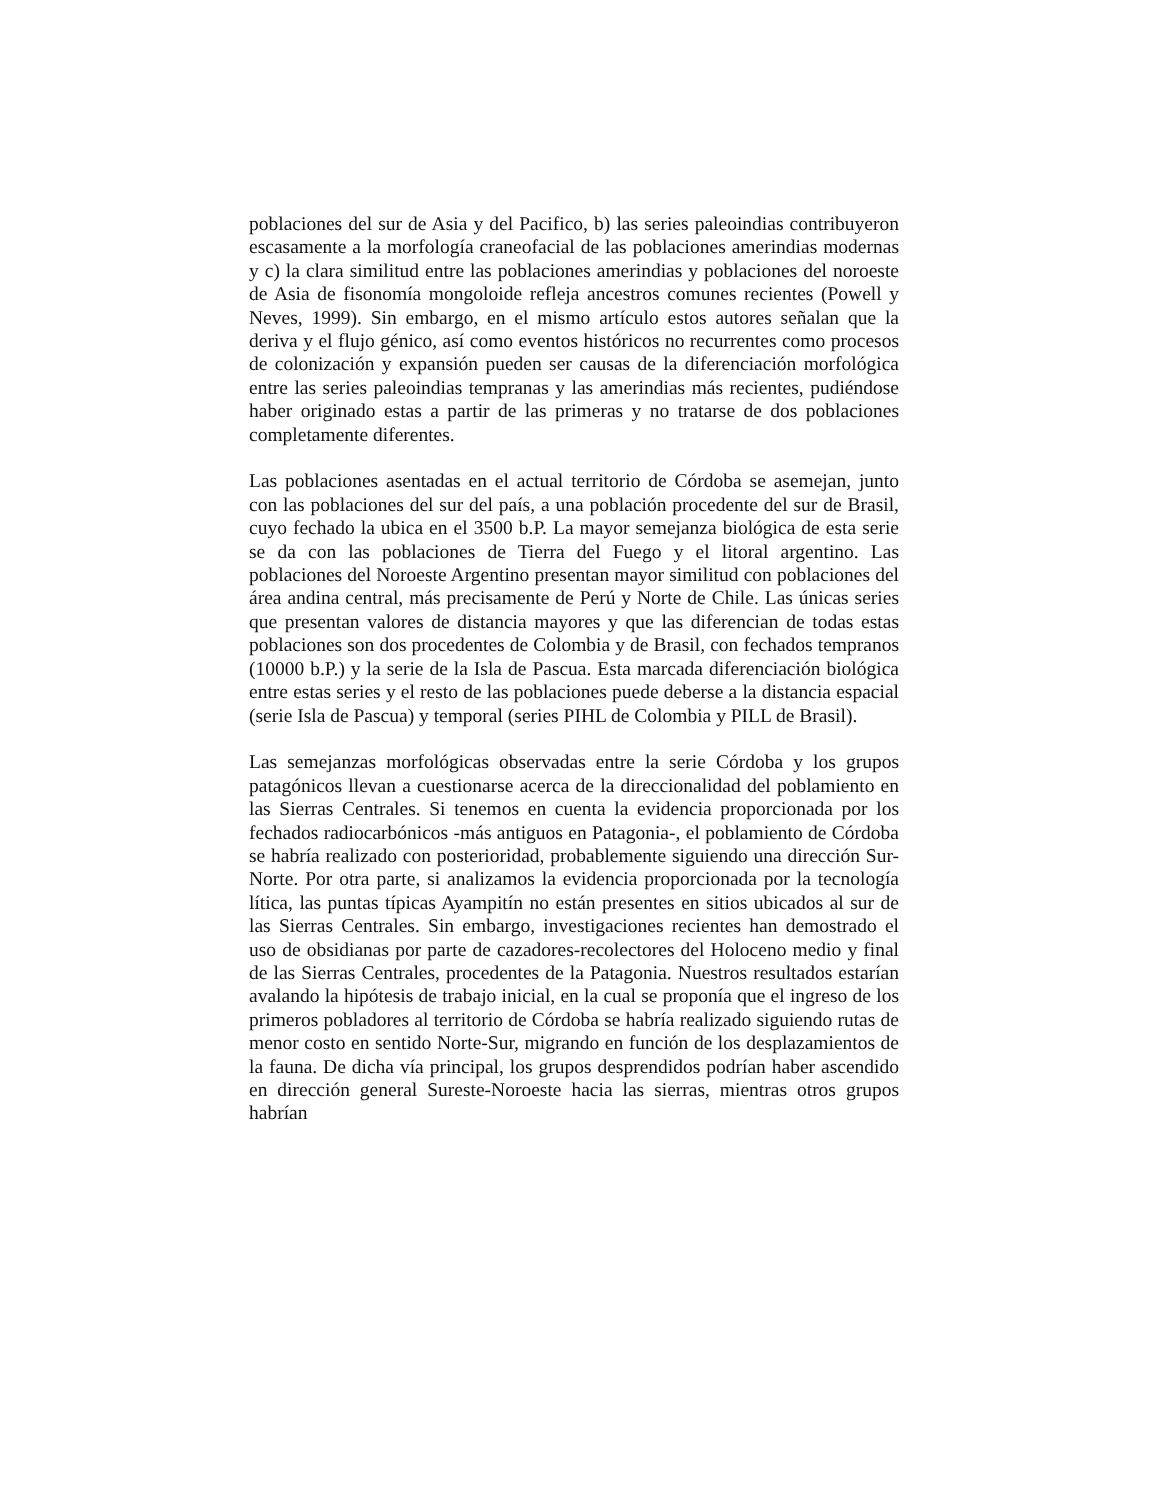poblaciones del sur de Asia y del Pacifico, b) las series paleoindias contribuyeron escasamente a la morfología craneofacial de las poblaciones amerindias modernas y c) la clara similitud entre las poblaciones amerindias y poblaciones del noroeste de Asia de fisonomía mongoloide refleja ancestros comunes recientes (Powell y Neves, 1999). Sin embargo, en el mismo artículo estos autores señalan que la deriva y el flujo génico, así como eventos históricos no recurrentes como procesos de colonización y expansión pueden ser causas de la diferenciación morfológica entre las series paleoindias tempranas y las amerindias más recientes, pudiéndose haber originado estas a partir de las primeras y no tratarse de dos poblaciones completamente diferentes.
Las poblaciones asentadas en el actual territorio de Córdoba se asemejan, junto con las poblaciones del sur del país, a una población procedente del sur de Brasil, cuyo fechado la ubica en el 3500 b.P. La mayor semejanza biológica de esta serie se da con las poblaciones de Tierra del Fuego y el litoral argentino. Las poblaciones del Noroeste Argentino presentan mayor similitud con poblaciones del área andina central, más precisamente de Perú y Norte de Chile. Las únicas series que presentan valores de distancia mayores y que las diferencian de todas estas poblaciones son dos procedentes de Colombia y de Brasil, con fechados tempranos (10000 b.P.) y la serie de la Isla de Pascua. Esta marcada diferenciación biológica entre estas series y el resto de las poblaciones puede deberse a la distancia espacial (serie Isla de Pascua) y temporal (series PIHL de Colombia y PILL de Brasil).
Las semejanzas morfológicas observadas entre la serie Córdoba y los grupos patagónicos llevan a cuestionarse acerca de la direccionalidad del poblamiento en las Sierras Centrales. Si tenemos en cuenta la evidencia proporcionada por los fechados radiocarbónicos -más antiguos en Patagonia-, el poblamiento de Córdoba se habría realizado con posterioridad, probablemente siguiendo una dirección Sur-Norte. Por otra parte, si analizamos la evidencia proporcionada por la tecnología lítica, las puntas típicas Ayampitín no están presentes en sitios ubicados al sur de las Sierras Centrales. Sin embargo, investigaciones recientes han demostrado el uso de obsidianas por parte de cazadores-recolectores del Holoceno medio y final de las Sierras Centrales, procedentes de la Patagonia. Nuestros resultados estarían avalando la hipótesis de trabajo inicial, en la cual se proponía que el ingreso de los primeros pobladores al territorio de Córdoba se habría realizado siguiendo rutas de menor costo en sentido Norte-Sur, migrando en función de los desplazamientos de la fauna. De dicha vía principal, los grupos desprendidos podrían haber ascendido en dirección general Sureste-Noroeste hacia las sierras, mientras otros grupos habrían